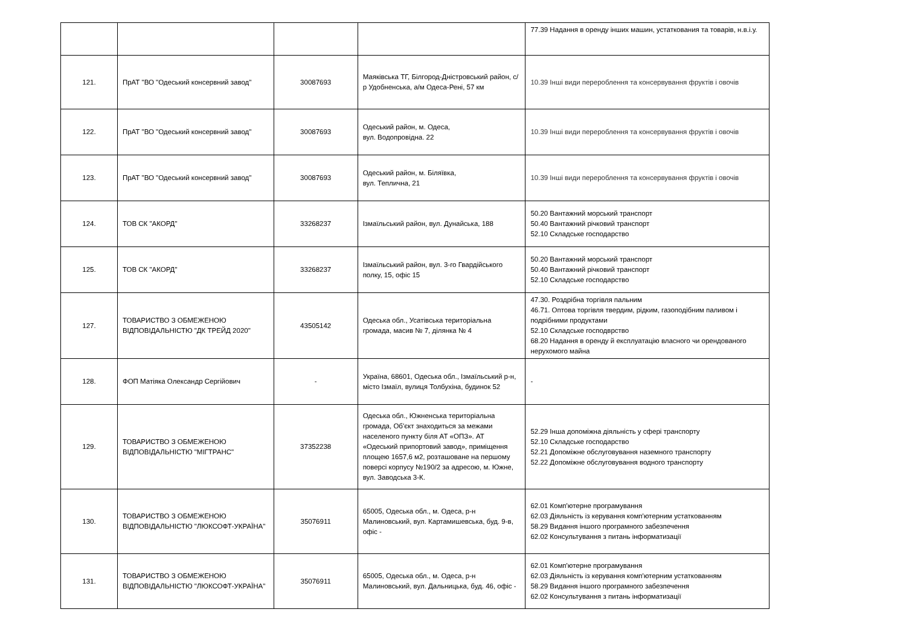| | | | | 77.39 Надання в оренду інших машин, устаткования та товарів, н.в.і.у. |
| 121. | ПрАТ "ВО "Одеський консервний завод" | 30087693 | Маяківська ТГ, Білгород-Дністровський район, с/р Удобненська, а/м Одеса-Рені, 57 км | 10.39 Інші види перероблення та консервування фруктів і овочів |
| 122. | ПрАТ "ВО "Одеський консервний завод" | 30087693 | Одеський район, м. Одеса, вул. Водопровідна. 22 | 10.39 Інші види перероблення та консервування фруктів і овочів |
| 123. | ПрАТ "ВО "Одеський консервний завод" | 30087693 | Одеський район, м. Біляївка, вул. Теплична, 21 | 10.39 Інші види перероблення та консервування фруктів і овочів |
| 124. | ТОВ СК "АКОРД" | 33268237 | Ізмаїльський район, вул. Дунайська, 188 | 50.20 Вантажний морський транспорт 50.40 Вантажний річковий транспорт 52.10 Складське господарство |
| 125. | ТОВ СК "АКОРД" | 33268237 | Ізмаїльський район, вул. 3-го Гвардійського полку, 15, офіс 15 | 50.20 Вантажний морський транспорт 50.40 Вантажний річковий транспорт 52.10 Складське господарство |
| 127. | ТОВАРИСТВО З ОБМЕЖЕНОЮ ВІДПОВІДАЛЬНІСТЮ "ДК ТРЕЙД 2020" | 43505142 | Одеська обл., Усатівська територіальна громада, масив № 7, ділянка № 4 | 47.30. Роздрібна торгівля пальним 46.71. Оптова торгівля твердим, рідким, газоподібним паливом і подрібними продуктами 52.10 Складське господврство 68.20 Надання в оренду й експлуатацію власного чи орендованого нерухомого майна |
| 128. | ФОП Матіяка Олександр Сергійович | - | Україна, 68601, Одеська обл., Ізмаїльський р-н, місто Ізмаїл, вулиця Толбухіна, будинок 52 | - |
| 129. | ТОВАРИСТВО З ОБМЕЖЕНОЮ ВІДПОВІДАЛЬНІСТЮ "МІГТРАНС" | 37352238 | Одеська обл., Южненська територіальна громада, Об'єкт знаходиться за межами населеного пункту біля АТ «ОПЗ». АТ «Одеський припортовий завод», приміщення площею 1657,6 м2, розташоване на першому поверсі корпусу №190/2 за адресою, м. Южне, вул. Заводська 3-К. | 52.29 Інша допоміжна діяльність у сфері транспорту 52.10 Складське господарство 52.21 Допоміжне обслуговування наземного транспорту 52.22 Допоміжне обслуговування водного транспорту |
| 130. | ТОВАРИСТВО З ОБМЕЖЕНОЮ ВІДПОВІДАЛЬНІСТЮ "ЛЮКСОФТ-УКРАЇНА" | 35076911 | 65005, Одеська обл., м. Одеса, р-н Малиновський, вул. Картамишевська, буд. 9-в, офіс - | 62.01 Комп'ютерне програмування 62.03 Діяльність із керування комп'ютерним устаткованням 58.29 Видання іншого програмного забезпечення 62.02 Консультування з питань інформатизації |
| 131. | ТОВАРИСТВО З ОБМЕЖЕНОЮ ВІДПОВІДАЛЬНІСТЮ "ЛЮКСОФТ-УКРАЇНА" | 35076911 | 65005, Одеська обл., м. Одеса, р-н Малиновський, вул. Дальницька, буд. 46, офіс - | 62.01 Комп'ютерне програмування 62.03 Діяльність із керування комп'ютерним устаткованням 58.29 Видання іншого програмного забезпечення 62.02 Консультування з питань інформатизації |